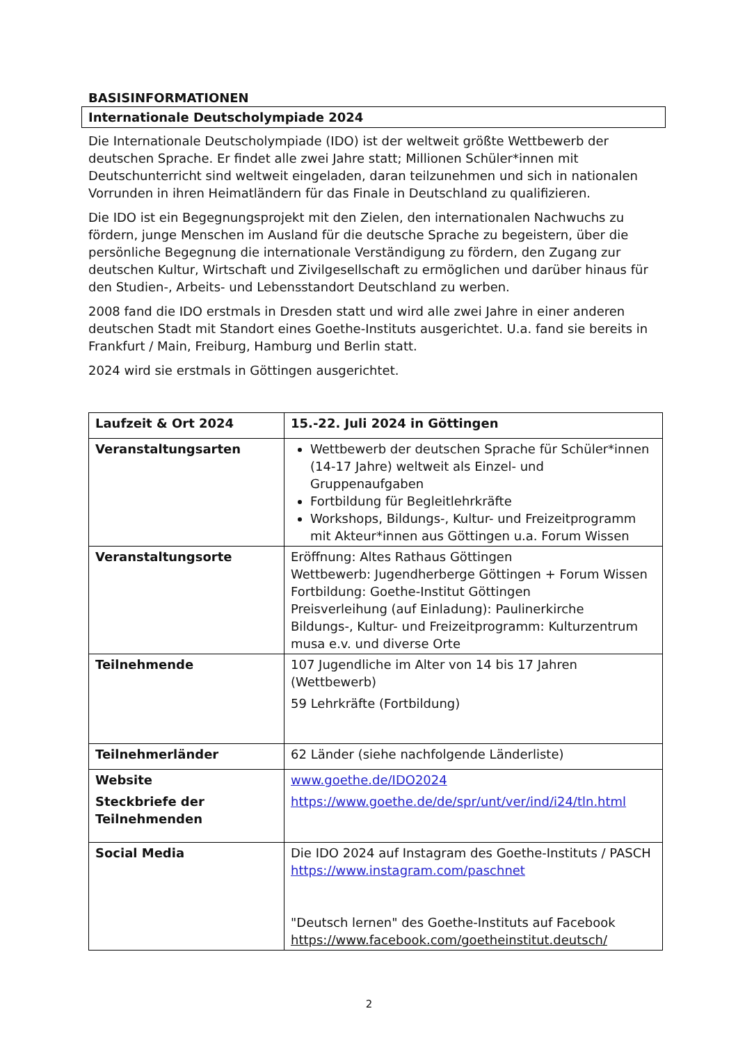BASISINFORMATIONEN
Internationale Deutscholympiade 2024
Die Internationale Deutscholympiade (IDO) ist der weltweit größte Wettbewerb der deutschen Sprache. Er findet alle zwei Jahre statt; Millionen Schüler*innen mit Deutschunterricht sind weltweit eingeladen, daran teilzunehmen und sich in nationalen Vorrunden in ihren Heimatländern für das Finale in Deutschland zu qualifizieren.
Die IDO ist ein Begegnungsprojekt mit den Zielen, den internationalen Nachwuchs zu fördern, junge Menschen im Ausland für die deutsche Sprache zu begeistern, über die persönliche Begegnung die internationale Verständigung zu fördern, den Zugang zur deutschen Kultur, Wirtschaft und Zivilgesellschaft zu ermöglichen und darüber hinaus für den Studien-, Arbeits- und Lebensstandort Deutschland zu werben.
2008 fand die IDO erstmals in Dresden statt und wird alle zwei Jahre in einer anderen deutschen Stadt mit Standort eines Goethe-Instituts ausgerichtet. U.a. fand sie bereits in Frankfurt / Main, Freiburg, Hamburg und Berlin statt.
2024 wird sie erstmals in Göttingen ausgerichtet.
| Laufzeit & Ort 2024 | 15.-22. Juli 2024 in Göttingen |
| Veranstaltungsarten | Wettbewerb der deutschen Sprache für Schüler*innen (14-17 Jahre) weltweit als Einzel- und Gruppenaufgaben Fortbildung für Begleitlehrkräfte Workshops, Bildungs-, Kultur- und Freizeitprogramm mit Akteur*innen aus Göttingen u.a. Forum Wissen |
| Veranstaltungsorte | Eröffnung: Altes Rathaus Göttingen Wettbewerb: Jugendherberge Göttingen + Forum Wissen Fortbildung: Goethe-Institut Göttingen Preisverleihung (auf Einladung): Paulinerkirche Bildungs-, Kultur- und Freizeitprogramm: Kulturzentrum musa e.v. und diverse Orte |
| Teilnehmende | 107 Jugendliche im Alter von 14 bis 17 Jahren (Wettbewerb) 59 Lehrkräfte (Fortbildung) |
| Teilnehmerländer | 62 Länder (siehe nachfolgende Länderliste) |
| Website Steckbriefe der Teilnehmenden | www.goethe.de/IDO2024 https://www.goethe.de/de/spr/unt/ver/ind/i24/tln.html |
| Social Media | Die IDO 2024 auf Instagram des Goethe-Instituts / PASCH https://www.instagram.com/paschnet "Deutsch lernen" des Goethe-Instituts auf Facebook https://www.facebook.com/goetheinstitut.deutsch/ |
2